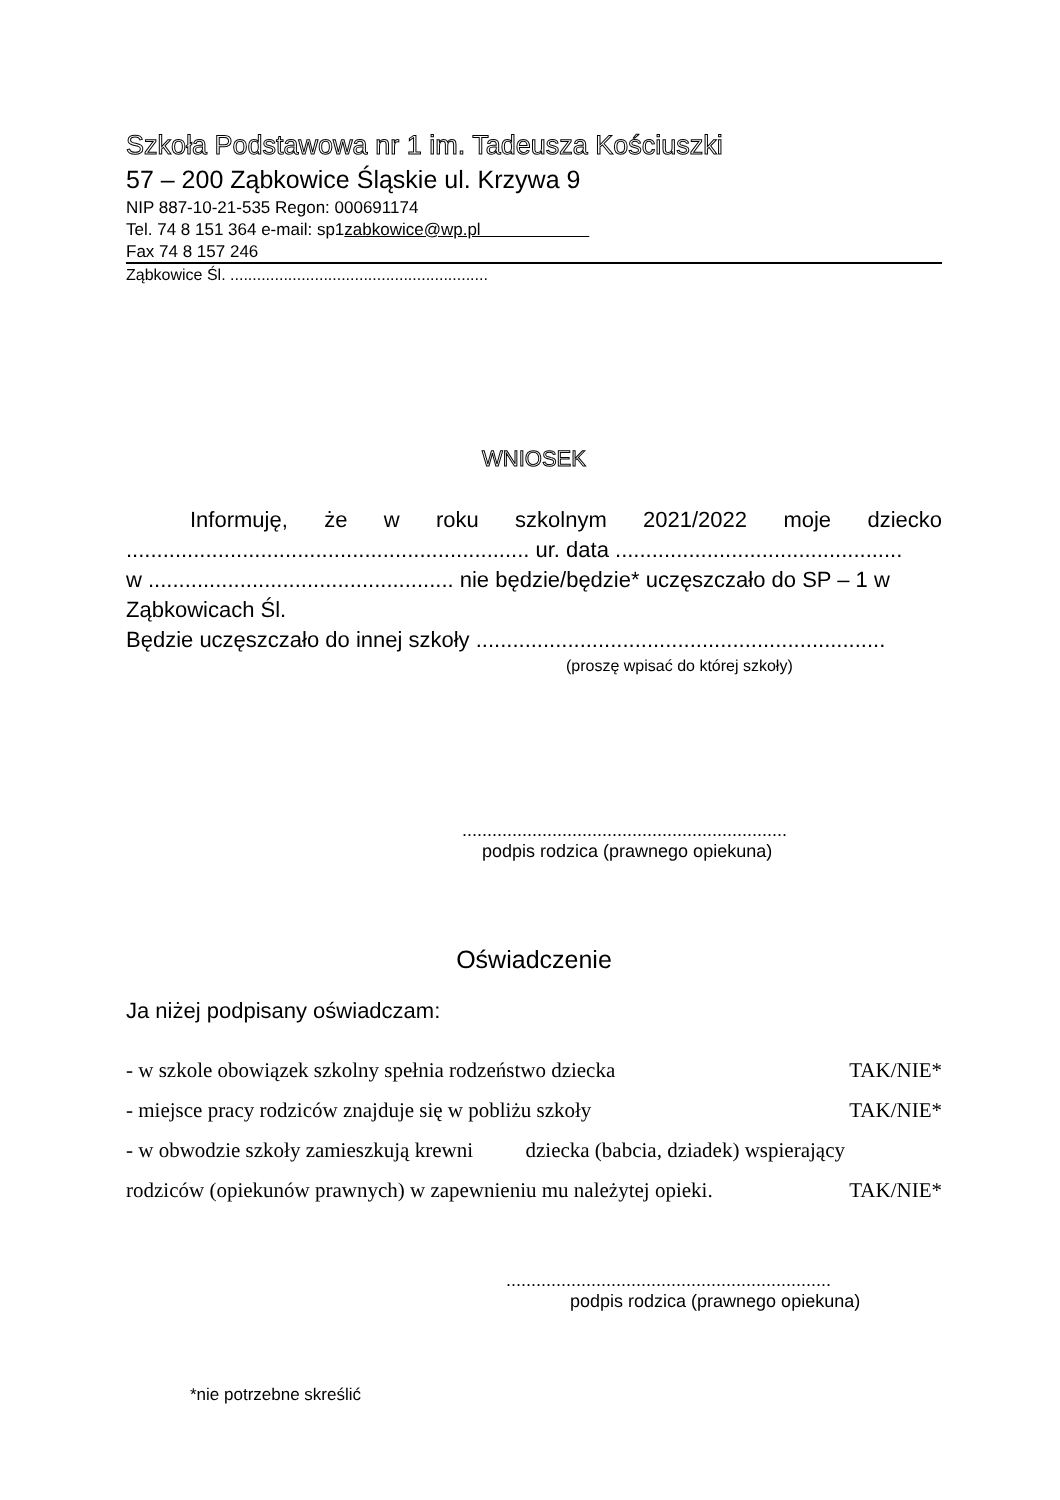Szkoła Podstawowa nr 1 im. Tadeusza Kościuszki
57 – 200 Ząbkowice Śląskie ul. Krzywa 9
NIP 887-10-21-535 Regon: 000691174
Tel. 74 8 151 364 e-mail: sp1zabkowice@wp.pl
Fax 74 8 157 246
Ząbkowice Śl. ..........................................................
WNIOSEK
Informuję, że w roku szkolnym 2021/2022 moje dziecko
.................................................................. ur. data ...............................................
w .................................................. nie będzie/będzie* uczęszczało do SP – 1 w Ząbkowicach Śl.
Będzie uczęszczało do innej szkoły ...................................................................
(proszę wpisać do której szkoły)
.................................................................
podpis rodzica (prawnego opiekuna)
Oświadczenie
Ja niżej podpisany oświadczam:
- w szkole obowiązek szkolny spełnia rodzeństwo dziecka TAK/NIE*
- miejsce pracy rodziców znajduje się w pobliżu szkoły TAK/NIE*
- w obwodzie szkoły zamieszkują krewni dziecka (babcia, dziadek) wspierający
rodziców (opiekunów prawnych) w zapewnieniu mu należytej opieki. TAK/NIE*
.................................................................
podpis rodzica (prawnego opiekuna)
*nie potrzebne skreślić